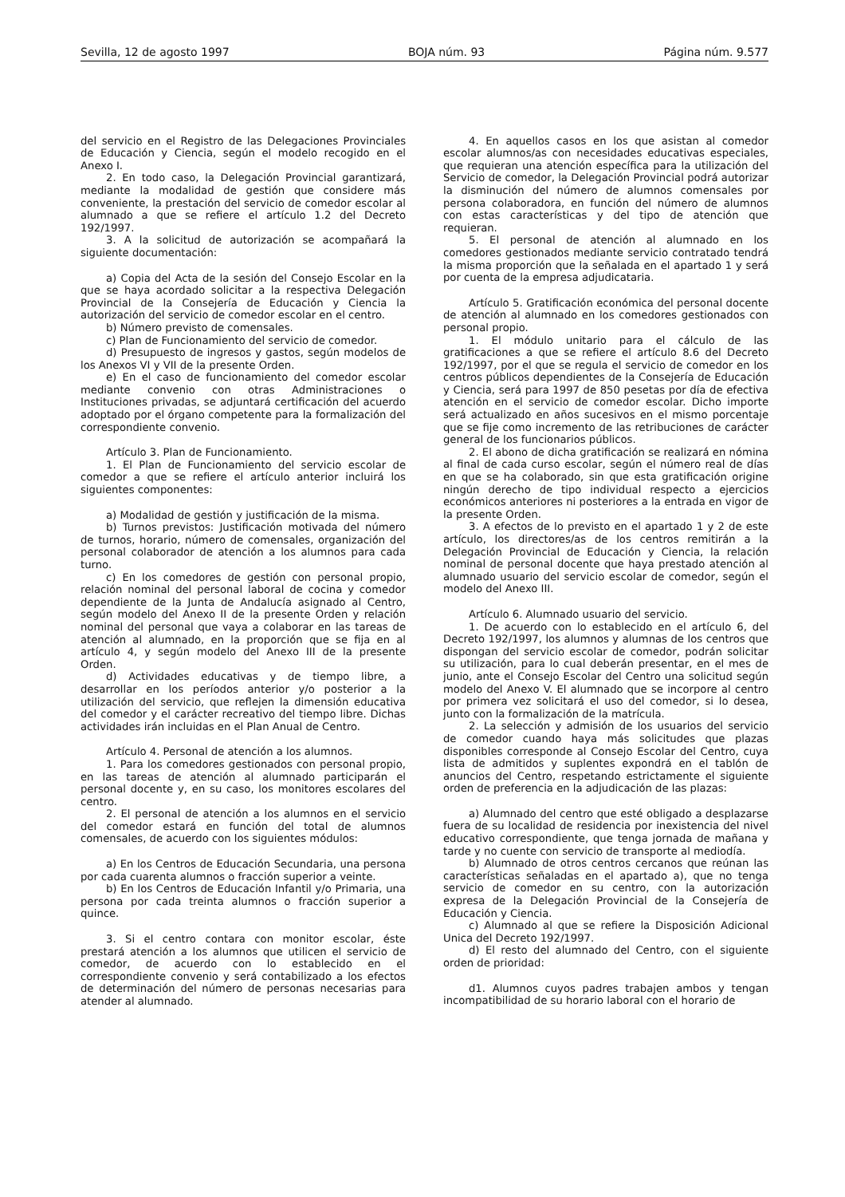Sevilla, 12 de agosto 1997 BOJA núm. 93 Página núm. 9.577
del servicio en el Registro de las Delegaciones Provinciales de Educación y Ciencia, según el modelo recogido en el Anexo I.
2. En todo caso, la Delegación Provincial garantizará, mediante la modalidad de gestión que considere más conveniente, la prestación del servicio de comedor escolar al alumnado a que se refiere el artículo 1.2 del Decreto 192/1997.
3. A la solicitud de autorización se acompañará la siguiente documentación:
a) Copia del Acta de la sesión del Consejo Escolar en la que se haya acordado solicitar a la respectiva Delegación Provincial de la Consejería de Educación y Ciencia la autorización del servicio de comedor escolar en el centro.
b) Número previsto de comensales.
c) Plan de Funcionamiento del servicio de comedor.
d) Presupuesto de ingresos y gastos, según modelos de los Anexos VI y VII de la presente Orden.
e) En el caso de funcionamiento del comedor escolar mediante convenio con otras Administraciones o Instituciones privadas, se adjuntará certificación del acuerdo adoptado por el órgano competente para la formalización del correspondiente convenio.
Artículo 3. Plan de Funcionamiento.
1. El Plan de Funcionamiento del servicio escolar de comedor a que se refiere el artículo anterior incluirá los siguientes componentes:
a) Modalidad de gestión y justificación de la misma.
b) Turnos previstos: Justificación motivada del número de turnos, horario, número de comensales, organización del personal colaborador de atención a los alumnos para cada turno.
c) En los comedores de gestión con personal propio, relación nominal del personal laboral de cocina y comedor dependiente de la Junta de Andalucía asignado al Centro, según modelo del Anexo II de la presente Orden y relación nominal del personal que vaya a colaborar en las tareas de atención al alumnado, en la proporción que se fija en al artículo 4, y según modelo del Anexo III de la presente Orden.
d) Actividades educativas y de tiempo libre, a desarrollar en los períodos anterior y/o posterior a la utilización del servicio, que reflejen la dimensión educativa del comedor y el carácter recreativo del tiempo libre. Dichas actividades irán incluidas en el Plan Anual de Centro.
Artículo 4. Personal de atención a los alumnos.
1. Para los comedores gestionados con personal propio, en las tareas de atención al alumnado participarán el personal docente y, en su caso, los monitores escolares del centro.
2. El personal de atención a los alumnos en el servicio del comedor estará en función del total de alumnos comensales, de acuerdo con los siguientes módulos:
a) En los Centros de Educación Secundaria, una persona por cada cuarenta alumnos o fracción superior a veinte.
b) En los Centros de Educación Infantil y/o Primaria, una persona por cada treinta alumnos o fracción superior a quince.
3. Si el centro contara con monitor escolar, éste prestará atención a los alumnos que utilicen el servicio de comedor, de acuerdo con lo establecido en el correspondiente convenio y será contabilizado a los efectos de determinación del número de personas necesarias para atender al alumnado.
4. En aquellos casos en los que asistan al comedor escolar alumnos/as con necesidades educativas especiales, que requieran una atención específica para la utilización del Servicio de comedor, la Delegación Provincial podrá autorizar la disminución del número de alumnos comensales por persona colaboradora, en función del número de alumnos con estas características y del tipo de atención que requieran.
5. El personal de atención al alumnado en los comedores gestionados mediante servicio contratado tendrá la misma proporción que la señalada en el apartado 1 y será por cuenta de la empresa adjudicataria.
Artículo 5. Gratificación económica del personal docente de atención al alumnado en los comedores gestionados con personal propio.
1. El módulo unitario para el cálculo de las gratificaciones a que se refiere el artículo 8.6 del Decreto 192/1997, por el que se regula el servicio de comedor en los centros públicos dependientes de la Consejería de Educación y Ciencia, será para 1997 de 850 pesetas por día de efectiva atención en el servicio de comedor escolar. Dicho importe será actualizado en años sucesivos en el mismo porcentaje que se fije como incremento de las retribuciones de carácter general de los funcionarios públicos.
2. El abono de dicha gratificación se realizará en nómina al final de cada curso escolar, según el número real de días en que se ha colaborado, sin que esta gratificación origine ningún derecho de tipo individual respecto a ejercicios económicos anteriores ni posteriores a la entrada en vigor de la presente Orden.
3. A efectos de lo previsto en el apartado 1 y 2 de este artículo, los directores/as de los centros remitirán a la Delegación Provincial de Educación y Ciencia, la relación nominal de personal docente que haya prestado atención al alumnado usuario del servicio escolar de comedor, según el modelo del Anexo III.
Artículo 6. Alumnado usuario del servicio.
1. De acuerdo con lo establecido en el artículo 6, del Decreto 192/1997, los alumnos y alumnas de los centros que dispongan del servicio escolar de comedor, podrán solicitar su utilización, para lo cual deberán presentar, en el mes de junio, ante el Consejo Escolar del Centro una solicitud según modelo del Anexo V. El alumnado que se incorpore al centro por primera vez solicitará el uso del comedor, si lo desea, junto con la formalización de la matrícula.
2. La selección y admisión de los usuarios del servicio de comedor cuando haya más solicitudes que plazas disponibles corresponde al Consejo Escolar del Centro, cuya lista de admitidos y suplentes expondrá en el tablón de anuncios del Centro, respetando estrictamente el siguiente orden de preferencia en la adjudicación de las plazas:
a) Alumnado del centro que esté obligado a desplazarse fuera de su localidad de residencia por inexistencia del nivel educativo correspondiente, que tenga jornada de mañana y tarde y no cuente con servicio de transporte al mediodía.
b) Alumnado de otros centros cercanos que reúnan las características señaladas en el apartado a), que no tenga servicio de comedor en su centro, con la autorización expresa de la Delegación Provincial de la Consejería de Educación y Ciencia.
c) Alumnado al que se refiere la Disposición Adicional Unica del Decreto 192/1997.
d) El resto del alumnado del Centro, con el siguiente orden de prioridad:
d1. Alumnos cuyos padres trabajen ambos y tengan incompatibilidad de su horario laboral con el horario de